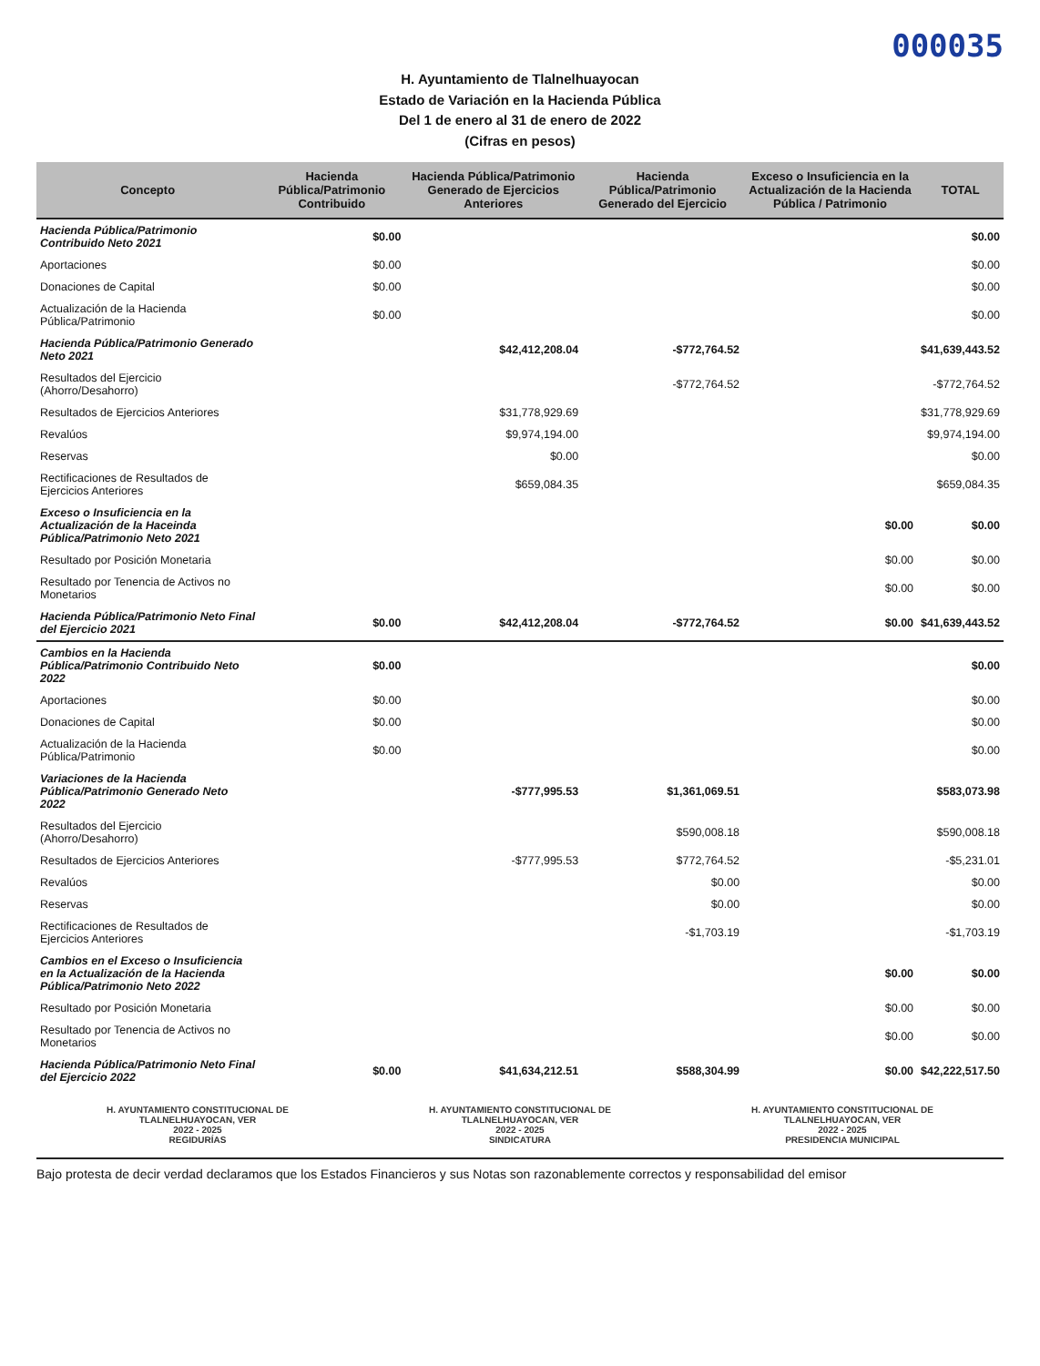000035
H. Ayuntamiento de Tlalnelhuayocan
Estado de Variación en la Hacienda Pública
Del 1 de enero al 31 de enero de 2022
(Cifras en pesos)
| Concepto | Hacienda Pública/Patrimonio Contribuido | Hacienda Pública/Patrimonio Generado de Ejercicios Anteriores | Hacienda Pública/Patrimonio Generado del Ejercicio | Exceso o Insuficiencia en la Actualización de la Hacienda Pública / Patrimonio | TOTAL |
| --- | --- | --- | --- | --- | --- |
| Hacienda Pública/Patrimonio Contribuido Neto 2021 | $0.00 | | | | $0.00 |
| Aportaciones | $0.00 | | | | $0.00 |
| Donaciones de Capital | $0.00 | | | | $0.00 |
| Actualización de la Hacienda Pública/Patrimonio | $0.00 | | | | $0.00 |
| Hacienda Pública/Patrimonio Generado Neto 2021 | | $42,412,208.04 | -$772,764.52 | | $41,639,443.52 |
| Resultados del Ejercicio (Ahorro/Desahorro) | | | -$772,764.52 | | -$772,764.52 |
| Resultados de Ejercicios Anteriores | | $31,778,929.69 | | | $31,778,929.69 |
| Revalúos | | $9,974,194.00 | | | $9,974,194.00 |
| Reservas | | $0.00 | | | $0.00 |
| Rectificaciones de Resultados de Ejercicios Anteriores | | $659,084.35 | | | $659,084.35 |
| Exceso o Insuficiencia en la Actualización de la Haceinda Pública/Patrimonio Neto 2021 | | | | $0.00 | $0.00 |
| Resultado por Posición Monetaria | | | | $0.00 | $0.00 |
| Resultado por Tenencia de Activos no Monetarios | | | | $0.00 | $0.00 |
| Hacienda Pública/Patrimonio Neto Final del Ejercicio 2021 | $0.00 | $42,412,208.04 | -$772,764.52 | $0.00 | $41,639,443.52 |
| Cambios en la Hacienda Pública/Patrimonio Contribuido Neto 2022 | $0.00 | | | | $0.00 |
| Aportaciones | $0.00 | | | | $0.00 |
| Donaciones de Capital | $0.00 | | | | $0.00 |
| Actualización de la Hacienda Pública/Patrimonio | $0.00 | | | | $0.00 |
| Variaciones de la Hacienda Pública/Patrimonio Generado Neto 2022 | | -$777,995.53 | $1,361,069.51 | | $583,073.98 |
| Resultados del Ejercicio (Ahorro/Desahorro) | | | $590,008.18 | | $590,008.18 |
| Resultados de Ejercicios Anteriores | | -$777,995.53 | $772,764.52 | | -$5,231.01 |
| Revalúos | | | $0.00 | | $0.00 |
| Reservas | | | $0.00 | | $0.00 |
| Rectificaciones de Resultados de Ejercicios Anteriores | | | -$1,703.19 | | -$1,703.19 |
| Cambios en el Exceso o Insuficiencia en la Actualización de la Hacienda Pública/Patrimonio Neto 2022 | | | | $0.00 | $0.00 |
| Resultado por Posición Monetaria | | | | $0.00 | $0.00 |
| Resultado por Tenencia de Activos no Monetarios | | | | $0.00 | $0.00 |
| Hacienda Pública/Patrimonio Neto Final del Ejercicio 2022 | $0.00 | $41,634,212.51 | $588,304.99 | $0.00 | $42,222,517.50 |
H. AYUNTAMIENTO CONSTITUCIONAL DE
TLALNELHUAYOCAN, VER
2022 - 2025
REGIDURÍAS
H. AYUNTAMIENTO CONSTITUCIONAL DE
TLALNELHUAYOCAN, VER
2022 - 2025
SINDICATURA
H. AYUNTAMIENTO CONSTITUCIONAL DE
TLALNELHUAYOCAN, VER
2022 - 2025
PRESIDENCIA MUNICIPAL
Bajo protesta de decir verdad declaramos que los Estados Financieros y sus Notas son razonablemente correctos y responsabilidad del emisor